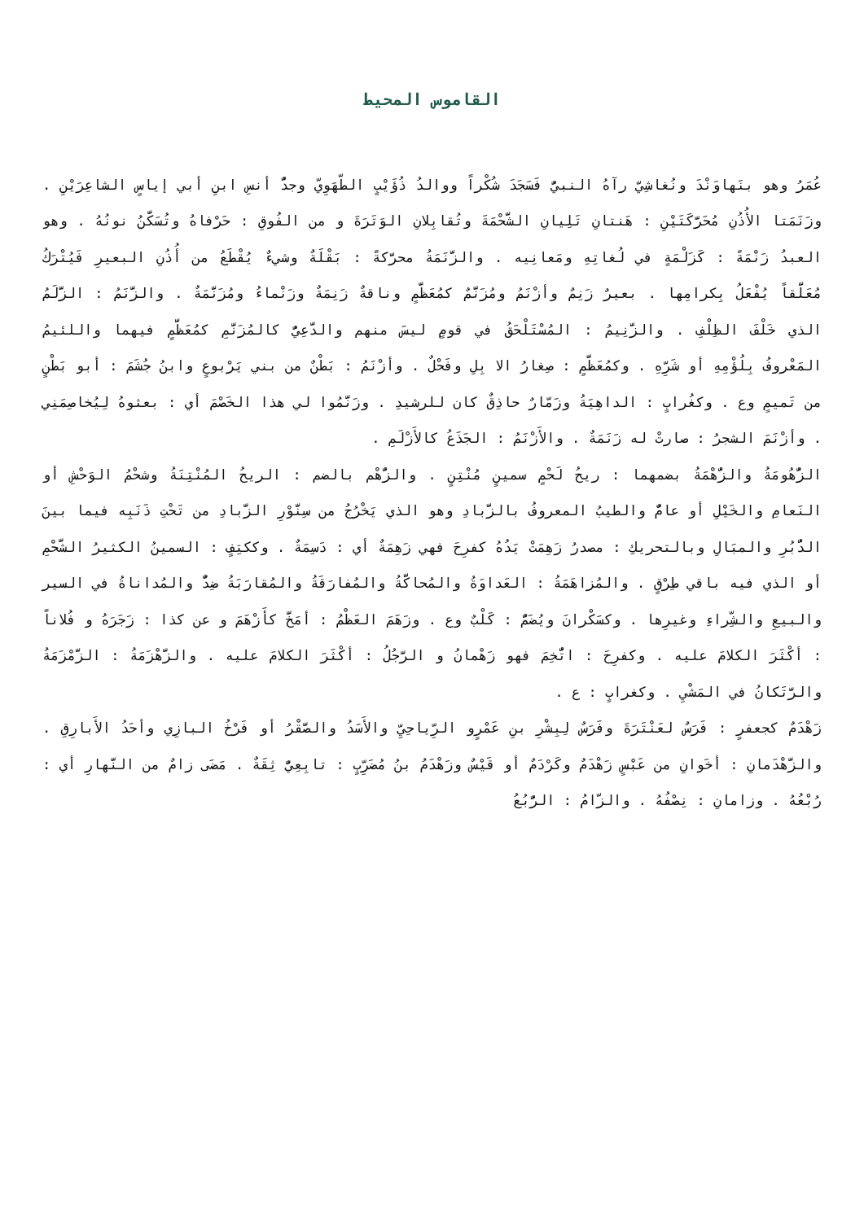القاموس المحيط
عُمَرُ وهو بنَهاوَنْدَ ونُغاشِيّ رآهُ النبيُّ فَسَجَدَ شُكْراً ووالدُ ذُؤَيْبٍ الطّهَوِيّ وجدُّ أنسِ ابنِ أبي إياسٍ الشاعِرَيْنِ . وزَنَمَتا الأُذُنِ مُحَرَّكَتَيْنِ : هَنتانِ تَلِيانِ الشَّحْمَةَ وتُقابِلانِ الوَتَرَةَ و من الفُوقِ : حَرْفاهُ وتُسَكَّنُ نونُهُ . وهو العبدُ زَنْمَةً : كَزَلْمَةٍ في لُغاتِهِ ومَعانِيه . والزَّنَمَةُ محرَّكةً : بَقْلَةٌ وشيءٌ يُقْطَعُ من أُذُنِ البعيرِ فَيُتْرَكُ مُعَلَّقاً يُفْعَلُ بِكرامِها . بعيرٌ زَنِمٌ وأزْنَمُ ومُزَنَّمٌ كمُعَظَّمٍ وناقةٌ زَنِمَةٌ وزَنْماءُ ومُزَنَّمَةٌ . والزَّنَمُ : الزَّلَمُ الذي خَلْفَ الظِلْفِ . والزَّنِيمُ : المُسْتَلْحَقُ في قومٍ ليسَ منهم والدَّعِيُّ كالمُزَنَّمِ كمُعَظَّمٍ فيهما واللئيمُ المَعْروفُ بِلُؤْمِهِ أو شَرِّهِ . وكمُعَظَّمٍ : صِغارُ الا بِلِ وفَحْلٌ . وأزْنَمُ : بَطْنٌ من بني يَرْبوعٍ وابنُ جُشَمَ : أبو بَطْنٍ من تَميمٍ وع . وكغُرابٍ : الداهِيَةُ وزَمّارٌ حاذِقٌ كان للرشيدِ . وزَنَّمُوا لي هذا الخَصْمَ أي : بعثوهُ لِيُخاصِمَنِي . وأزْنَمَ الشجرُ : صارتْ له زَنَمَةٌ . والأَزْنَمُ : الجَذَعُ كالأَزْلَمِ .
الزُّهُومَةُ والزُّهْمَةُ بضمهما : ريحُ لَحْمٍ سمينٍ مُنْتِنٍ . والزُّهْم بالضم : الريحُ المُنْتِنَةُ وشحْمُ الوَحْشِ أو النَعامِ والخَيْلِ أو عامٌّ والطيبُ المعروفُ بالزَّبادِ وهو الذي يَخْرُجُ من سِنَّوْرِ الزَّبادِ من تَحْتِ ذَنَبِه فيما بينَ الدُّبُرِ والمبَالِ وبالتحريكِ : مصدرُ زَهِمَتْ يَدُهُ كفرِحَ فهي زَهِمَةٌ أي : دَسِمَةٌ . وككتِفٍ : السمينُ الكثيرُ الشَّحْمِ أو الذي فيه باقي طِرْقٍ . والمُزاهَمَةُ : العَداوَةُ والمُحاكَّةُ والمُفارَقَةُ والمُقارَبَةُ ضِدٌّ والمُداناةُ في السير والبيعِ والشِّراءِ وغيرِها . وكسَكْرانَ ويُضَمُّ : كَلْبٌ وع . وزَهَمَ العَظْمُ : أمَخَّ كأَزْهَمَ و عن كذا : زَجَرَهُ و فُلاناً : أكْثَرَ الكلامَ عليه . وكفرِحَ : اتُّخِمَ فهو زَهْمانُ و الرَّجُلُ : أكْثَرَ الكلامَ عليه . والزَّهْزَمَةُ : الزَّمْزَمَةُ والرَّتَكانُ في المَشْيِ . وكغرابٍ : ع .
زَهْدَمٌ كجعفرٍ : فَرَسٌ لعَنْتَرَةَ وفَرَسٌ لِبِشْرِ بنِ عَمْرٍو الرِّياحِيِّ والأَسَدُ والصَّقْرُ أو فَرْخُ البازِي وأحَدُ الأَبارِقِ . والزَّهْدَمانِ : أخَوانِ من عَبْسٍ زَهْدَمٌ وكَرْدَمٌ أو قَيْسٌ وزَهْدَمُ بنُ مُضَرِّبٍ : تابِعِيٌّ ثِقَةٌ . مَضَى زامٌ من النَّهارِ أي : رُبْعُهُ . وزامانِ : نِصْفُهُ . والزّامُ : الرُّبُعُ